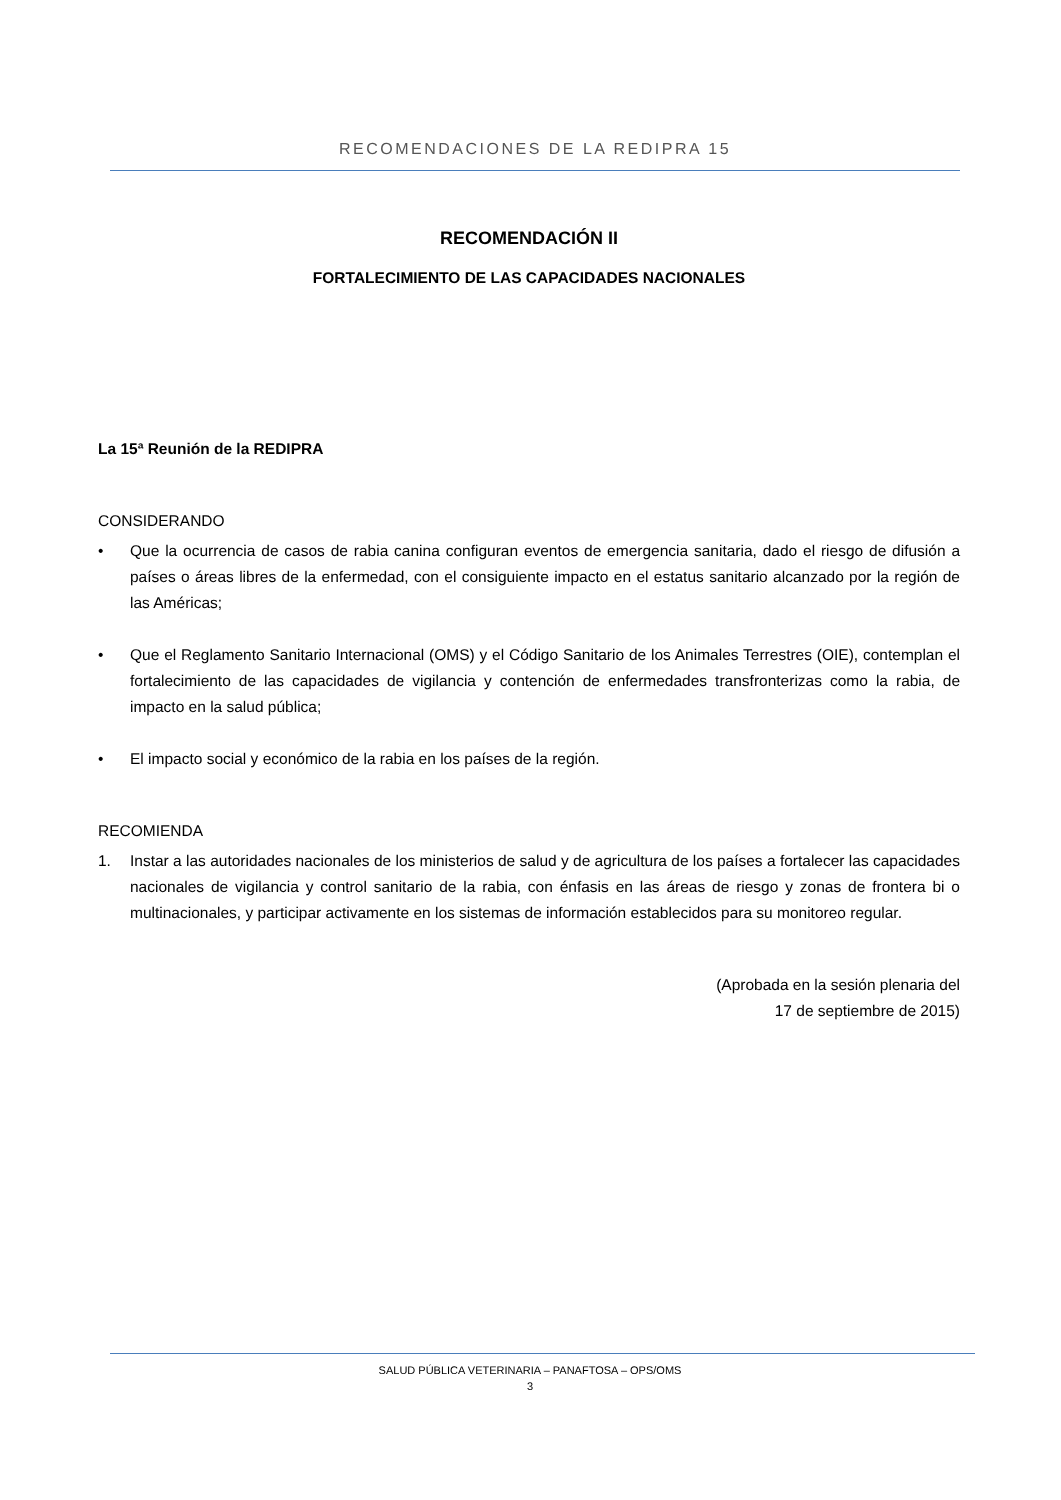RECOMENDACIONES DE LA REDIPRA 15
RECOMENDACIÓN II
FORTALECIMIENTO DE LAS CAPACIDADES NACIONALES
La 15ª Reunión de la REDIPRA
CONSIDERANDO
• Que la ocurrencia de casos de rabia canina configuran eventos de emergencia sanitaria, dado el riesgo de difusión a países o áreas libres de la enfermedad, con el consiguiente impacto en el estatus sanitario alcanzado por la región de las Américas;
• Que el Reglamento Sanitario Internacional (OMS) y el Código Sanitario de los Animales Terrestres (OIE), contemplan el fortalecimiento de las capacidades de vigilancia y contención de enfermedades transfronterizas como la rabia, de impacto en la salud pública;
• El impacto social y económico de la rabia en los países de la región.
RECOMIENDA
1. Instar a las autoridades nacionales de los ministerios de salud y de agricultura de los países a fortalecer las capacidades nacionales de vigilancia y control sanitario de la rabia, con énfasis en las áreas de riesgo y zonas de frontera bi o multinacionales, y participar activamente en los sistemas de información establecidos para su monitoreo regular.
(Aprobada en la sesión plenaria del
17 de septiembre de 2015)
SALUD PÚBLICA VETERINARIA – PANAFTOSA – OPS/OMS
3